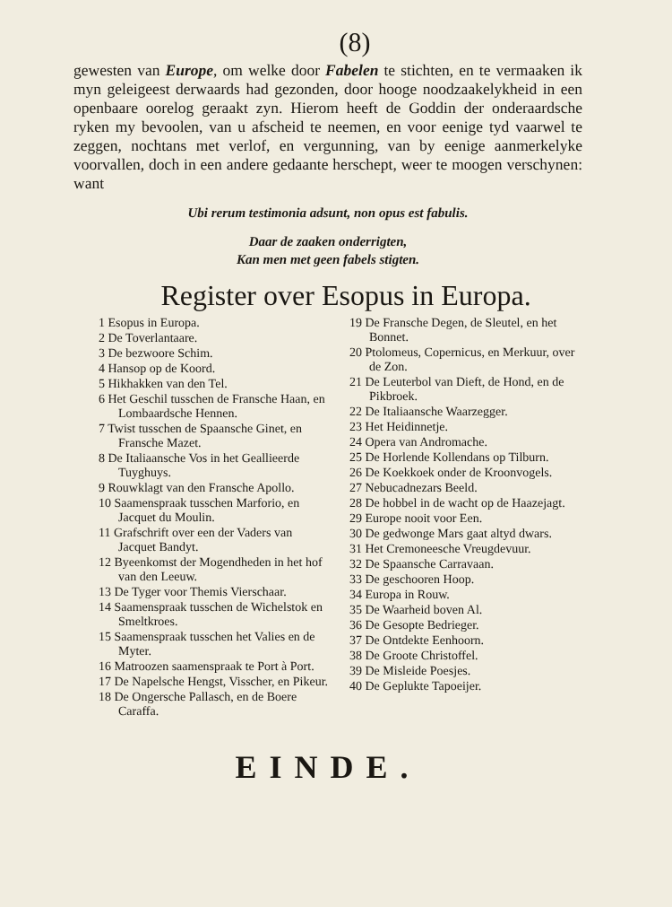(8)
gewesten van Europe, om welke door Fabelen te stichten, en te vermaaken ik myn geleigeest derwaards had gezonden, door hooge noodzaakelykheid in een openbaare oorelog geraakt zyn. Hierom heeft de Goddin der onderaardsche ryken my bevoolen, van u afscheid te neemen, en voor eenige tyd vaarwel te zeggen, nochtans met verlof, en vergunning, van by eenige aanmerkelyke voorvallen, doch in een andere gedaante herschept, weer te moogen verschynen: want
Ubi rerum testimonia adsunt, non opus est fabulis.
Daar de zaaken onderrigten,
Kan men met geen fabels stigten.
Register over Esopus in Europa.
1 Esopus in Europa.
2 De Toverlantaare.
3 De bezwoore Schim.
4 Hansop op de Koord.
5 Hikhakken van den Tel.
6 Het Geschil tusschen de Fransche Haan, en Lombaardsche Hennen.
7 Twist tusschen de Spaansche Ginet, en Fransche Mazet.
8 De Italiaansche Vos in het Geallieerde Tuyghuys.
9 Rouwklagt van den Fransche Apollo.
10 Saamenspraak tusschen Marforio, en Jacquet du Moulin.
11 Grafschrift over een der Vaders van Jacquet Bandyt.
12 Byeenkomst der Mogendheden in het hof van den Leeuw.
13 De Tyger voor Themis Vierschaar.
14 Saamenspraak tusschen de Wichelstok en Smeltkroes.
15 Saamenspraak tusschen het Valies en de Myter.
16 Matroozen saamenspraak te Port à Port.
17 De Napelsche Hengst, Visscher, en Pikeur.
18 De Ongersche Pallasch, en de Boere Caraffa.
19 De Fransche Degen, de Sleutel, en het Bonnet.
20 Ptolomeus, Copernicus, en Merkuur, over de Zon.
21 De Leuterbol van Dieft, de Hond, en de Pikbroek.
22 De Italiaansche Waarzegger.
23 Het Heidinnetje.
24 Opera van Andromache.
25 De Horlende Kollendans op Tilburn.
26 De Koekkoek onder de Kroonvogels.
27 Nebucadnezars Beeld.
28 De hobbel in de wacht op de Haazejagt.
29 Europe nooit voor Een.
30 De gedwonge Mars gaat altyd dwars.
31 Het Cremoneesche Vreugdevuur.
32 De Spaansche Carravaan.
33 De geschooren Hoop.
34 Europa in Rouw.
35 De Waarheid boven Al.
36 De Gesopte Bedrieger.
37 De Ontdekte Eenhoorn.
38 De Groote Christoffel.
39 De Misleide Poesjes.
40 De Geplukte Tapoeijer.
EINDE.